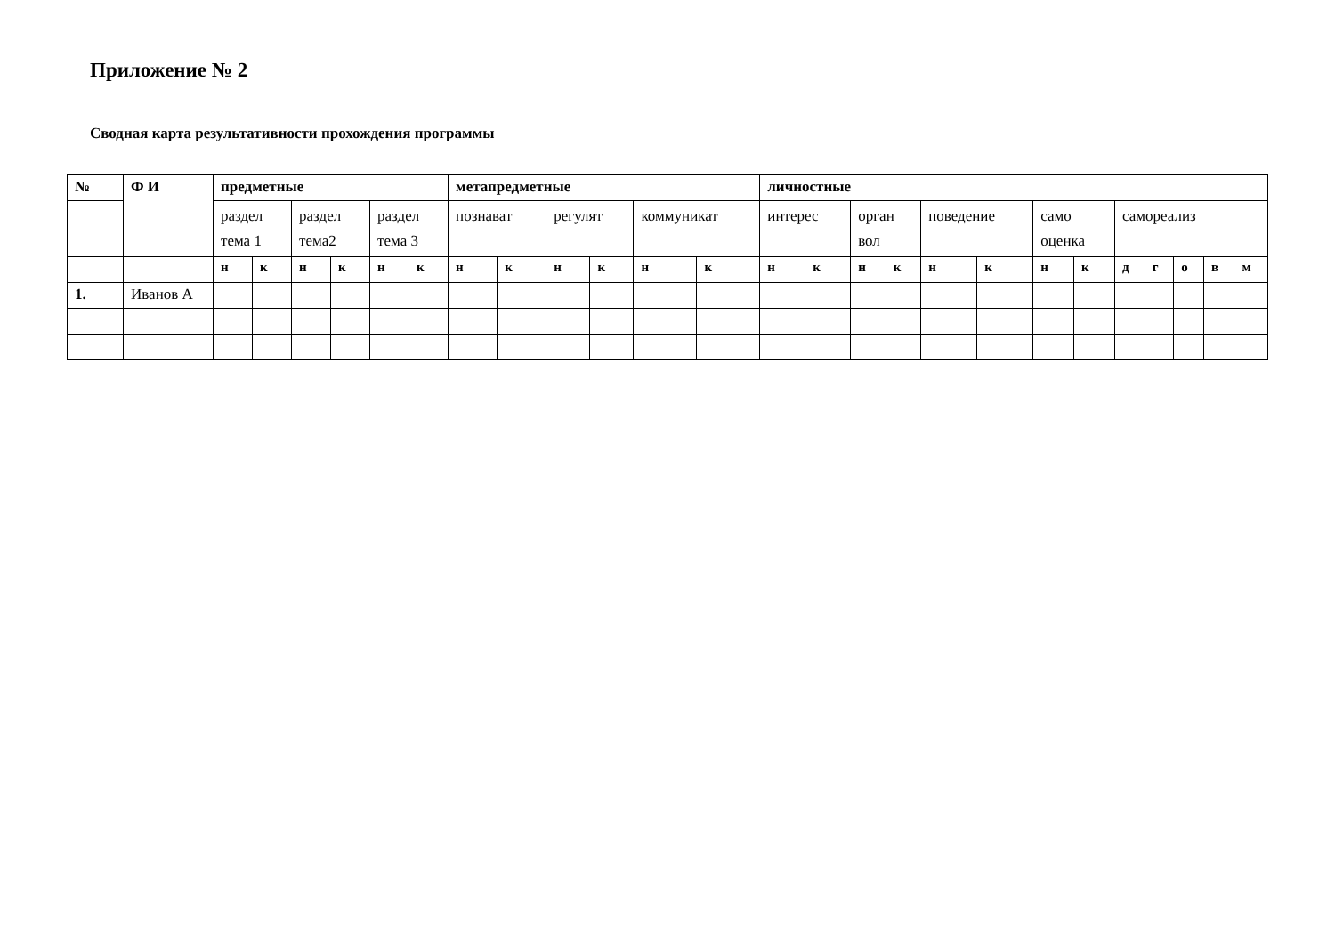Приложение № 2
Сводная карта результативности прохождения программы
| № | Ф И | предметные | | | | | | метапредметные | | | | | | личностные | | | | | | | | | | | | |
| --- | --- | --- | --- | --- | --- | --- | --- | --- | --- | --- | --- | --- | --- | --- | --- | --- | --- | --- | --- | --- | --- | --- | --- | --- | --- | --- |
| | | раздел тема 1 | | раздел тема2 | | раздел тема 3 | | познават | | регулят | | коммуникат | | интерес | | орган вол | | поведение | | само оценка | | самореализ | | | | |
| | | н | к | н | к | н | к | н | к | н | к | н | к | н | к | н | к | н | к | н | к | д | г | о | в | м |
| 1. | Иванов А | | | | | | | | | | | | | | | | | | | | | | | | | |